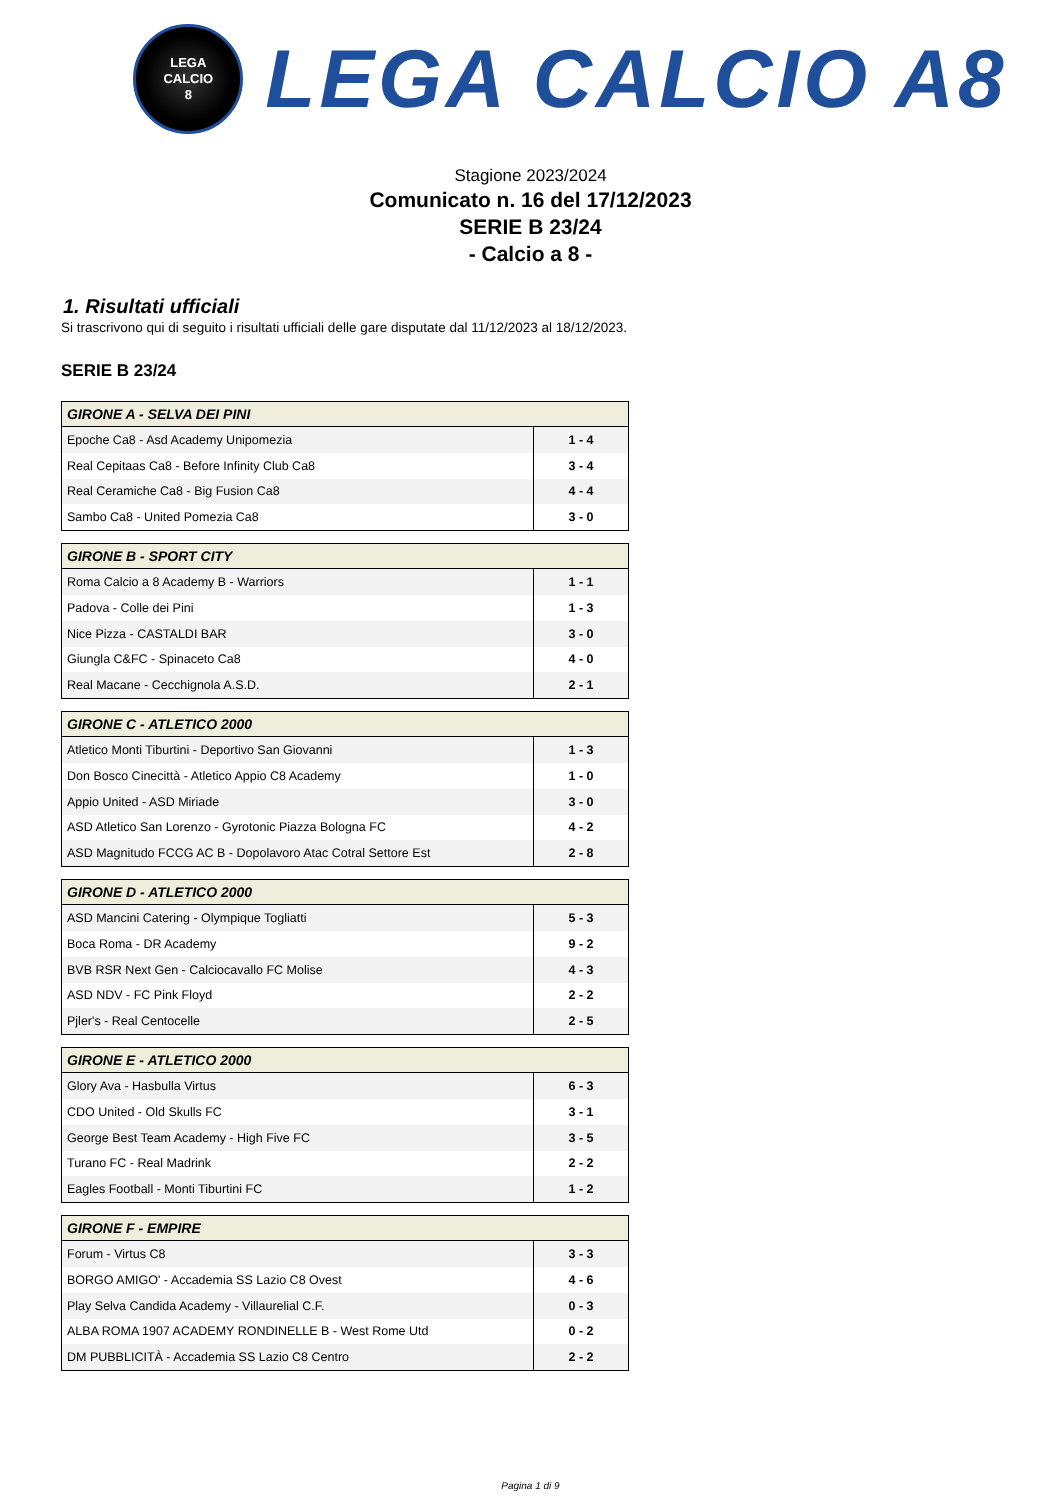LEGA
CALCIO
8
LEGA CALCIO A8
Stagione 2023/2024
Comunicato n. 16 del 17/12/2023
SERIE B 23/24
- Calcio a 8 -
1. Risultati ufficiali
Si trascrivono qui di seguito i risultati ufficiali delle gare disputate dal 11/12/2023 al 18/12/2023.
SERIE B 23/24
| GIRONE A - SELVA DEI PINI | |
| --- | --- |
| Epoche Ca8 - Asd Academy Unipomezia | 1 - 4 |
| Real Cepitaas Ca8 - Before Infinity Club Ca8 | 3 - 4 |
| Real Ceramiche Ca8 - Big Fusion Ca8 | 4 - 4 |
| Sambo Ca8 - United Pomezia Ca8 | 3 - 0 |
| GIRONE B - SPORT CITY | |
| --- | --- |
| Roma Calcio a 8 Academy B - Warriors | 1 - 1 |
| Padova - Colle dei Pini | 1 - 3 |
| Nice Pizza - CASTALDI BAR | 3 - 0 |
| Giungla C&FC - Spinaceto Ca8 | 4 - 0 |
| Real Macane - Cecchignola A.S.D. | 2 - 1 |
| GIRONE C - ATLETICO 2000 | |
| --- | --- |
| Atletico Monti Tiburtini - Deportivo San Giovanni | 1 - 3 |
| Don Bosco Cinecittà - Atletico Appio C8 Academy | 1 - 0 |
| Appio United - ASD Miriade | 3 - 0 |
| ASD Atletico San Lorenzo - Gyrotonic Piazza Bologna FC | 4 - 2 |
| ASD Magnitudo FCCG AC B - Dopolavoro Atac Cotral Settore Est | 2 - 8 |
| GIRONE D - ATLETICO 2000 | |
| --- | --- |
| ASD Mancini Catering - Olympique Togliatti | 5 - 3 |
| Boca Roma - DR Academy | 9 - 2 |
| BVB RSR Next Gen - Calciocavallo FC Molise | 4 - 3 |
| ASD NDV - FC Pink Floyd | 2 - 2 |
| Pjler's - Real Centocelle | 2 - 5 |
| GIRONE E - ATLETICO 2000 | |
| --- | --- |
| Glory Ava - Hasbulla Virtus | 6 - 3 |
| CDO United - Old Skulls FC | 3 - 1 |
| George Best Team Academy - High Five FC | 3 - 5 |
| Turano FC - Real Madrink | 2 - 2 |
| Eagles Football - Monti Tiburtini FC | 1 - 2 |
| GIRONE F - EMPIRE | |
| --- | --- |
| Forum - Virtus C8 | 3 - 3 |
| BORGO AMIGO' - Accademia SS Lazio C8 Ovest | 4 - 6 |
| Play Selva Candida Academy - Villaurelial C.F. | 0 - 3 |
| ALBA ROMA 1907 ACADEMY RONDINELLE B - West Rome Utd | 0 - 2 |
| DM PUBBLICITÀ - Accademia SS Lazio C8 Centro | 2 - 2 |
Pagina 1 di 9